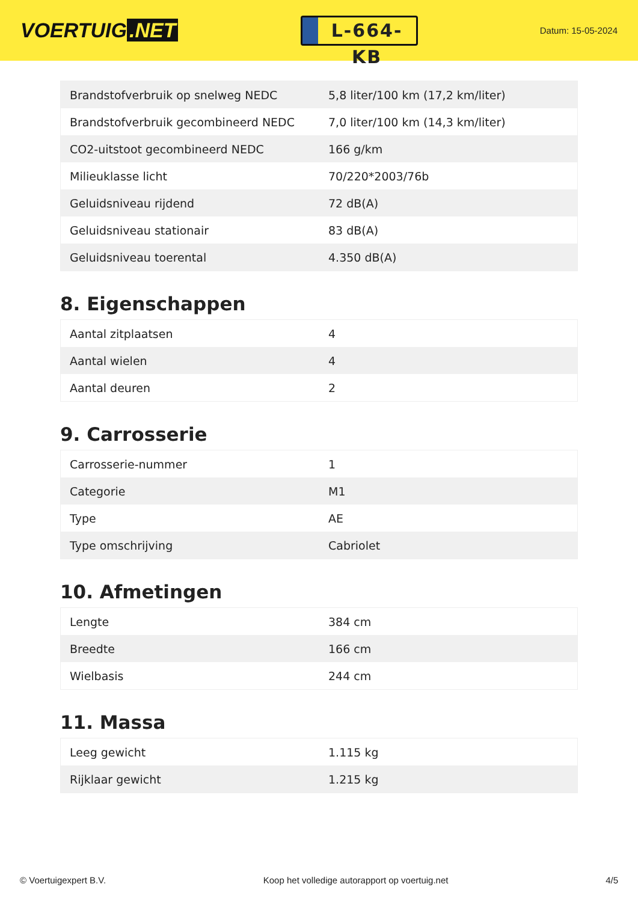VOERTUIG.NET
L-664-KB
Datum: 15-05-2024
| Brandstofverbruik op snelweg NEDC | 5,8 liter/100 km (17,2 km/liter) |
| Brandstofverbruik gecombineerd NEDC | 7,0 liter/100 km (14,3 km/liter) |
| CO2-uitstoot gecombineerd NEDC | 166 g/km |
| Milieuklasse licht | 70/220*2003/76b |
| Geluidsniveau rijdend | 72 dB(A) |
| Geluidsniveau stationair | 83 dB(A) |
| Geluidsniveau toerental | 4.350 dB(A) |
8. Eigenschappen
| Aantal zitplaatsen | 4 |
| Aantal wielen | 4 |
| Aantal deuren | 2 |
9. Carrosserie
| Carrosserie-nummer | 1 |
| Categorie | M1 |
| Type | AE |
| Type omschrijving | Cabriolet |
10. Afmetingen
| Lengte | 384 cm |
| Breedte | 166 cm |
| Wielbasis | 244 cm |
11. Massa
| Leeg gewicht | 1.115 kg |
| Rijklaar gewicht | 1.215 kg |
© Voertuigexpert B.V. Koop het volledige autorapport op voertuig.net 4/5